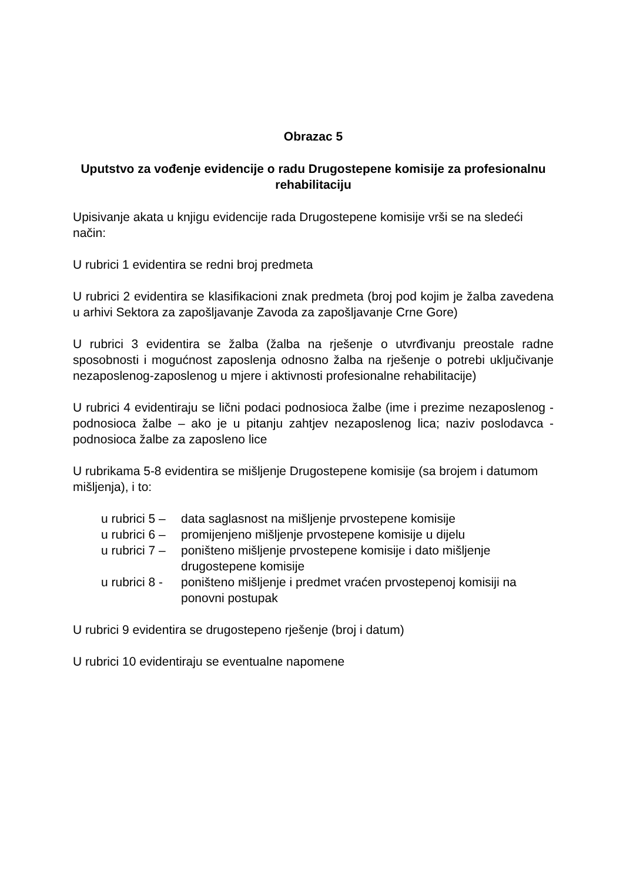Obrazac 5
Uputstvo za vođenje evidencije o radu Drugostepene komisije za profesionalnu rehabilitaciju
Upisivanje akata u knjigu evidencije rada Drugostepene komisije vrši se na sledeći način:
U rubrici 1 evidentira se redni broj predmeta
U rubrici 2 evidentira se klasifikacioni znak predmeta (broj pod kojim je žalba zavedena u arhivi Sektora za zapošljavanje Zavoda za zapošljavanje Crne Gore)
U rubrici 3 evidentira se žalba (žalba na rješenje o utvrđivanju preostale radne sposobnosti i mogućnost zaposlenja odnosno žalba na rješenje o potrebi uključivanje nezaposlenog-zaposlenog u mjere i aktivnosti profesionalne rehabilitacije)
U rubrici 4 evidentiraju se lični podaci podnosioca žalbe (ime i prezime nezaposlenog - podnosioca žalbe – ako je u pitanju zahtjev nezaposlenog lica; naziv poslodavca - podnosioca žalbe za zaposleno lice
U rubrikama 5-8 evidentira se mišljenje Drugostepene komisije (sa brojem i datumom mišljenja), i to:
u rubrici 5 – data saglasnost na mišljenje prvostepene komisije
u rubrici 6 – promijenjeno mišljenje prvostepene komisije u dijelu
u rubrici 7 – poništeno mišljenje prvostepene komisije i dato mišljenje drugostepene komisije
u rubrici 8 - poništeno mišljenje i predmet vraćen prvostepenoj komisiji na ponovni postupak
U rubrici 9 evidentira se drugostepeno rješenje (broj i datum)
U rubrici 10 evidentiraju se eventualne napomene